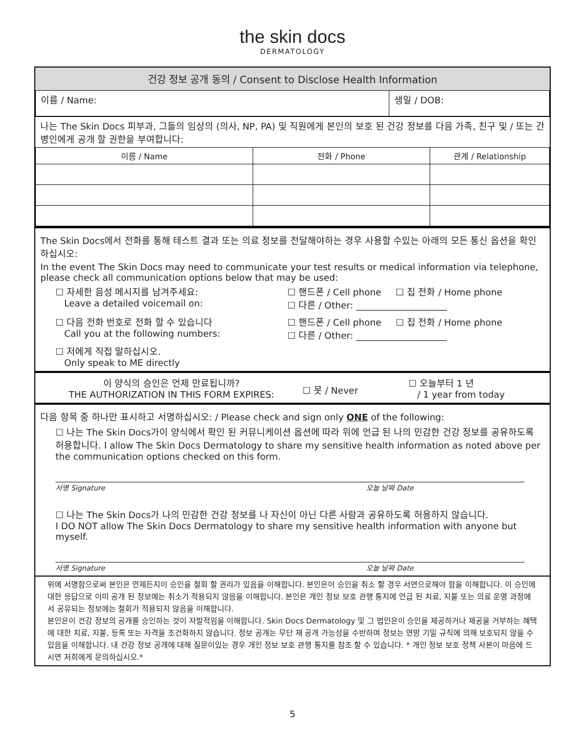the skin docs
DERMATOLOGY
건강 정보 공개 동의 / Consent to Disclose Health Information
| 이름 / Name: | 생일 / DOB: |
나는 The Skin Docs 피부과, 그들의 임상의 (의사, NP, PA) 및 직원에게 본인의 보호 된 건강 정보를 다음 가족, 친구 및 / 또는 간병인에게 공개 할 권한을 부여합니다:
| 이름 / Name | 전화 / Phone | 관계 / Relationship |
| --- | --- | --- |
The Skin Docs에서 전화를 통해 테스트 결과 또는 의료 정보를 전달해야하는 경우 사용할 수있는 아래의 모든 통신 옵션을 확인하십시오:
In the event The Skin Docs may need to communicate your test results or medical information via telephone, please check all communication options below that may be used:
☐ 자세한 음성 메시지를 남겨주세요:
Leave a detailed voicemail on:
☐ 핸드폰 / Cell phone ☐ 집 전화 / Home phone
☐ 다른 / Other: ____________________
☐ 다음 전화 번호로 전화 할 수 있습니다
Call you at the following numbers:
☐ 핸드폰 / Cell phone ☐ 집 전화 / Home phone
☐ 다른 / Other: ____________________
☐ 저에게 직접 말하십시오.
Only speak to ME directly
이 양식의 승인은 언제 만료됩니까?
THE AUTHORIZATION IN THIS FORM EXPIRES:
☐ 못 / Never
☐ 오늘부터 1 년
/ 1 year from today
다음 항목 중 하나만 표시하고 서명하십시오: / Please check and sign only ONE of the following:
☐ 나는 The Skin Docs가이 양식에서 확인 된 커뮤니케이션 옵션에 따라 위에 언급 된 나의 민감한 건강 정보를 공유하도록 허용합니다. I allow The Skin Docs Dermatology to share my sensitive health information as noted above per the communication options checked on this form.
서명 Signature 오늘 날짜 Date
☐ 나는 The Skin Docs가 나의 민감한 건강 정보를 나 자신이 아닌 다른 사람과 공유하도록 허용하지 않습니다.
I DO NOT allow The Skin Docs Dermatology to share my sensitive health information with anyone but myself.
서명 Signature 오늘 날짜 Date
위에 서명함으로써 본인은 언제든지이 승인을 철회 할 권리가 있음을 이해합니다. 본인은이 승인을 취소 할 경우 서면으로해야 함을 이해합니다. 이 승인에 대한 응답으로 이미 공개 된 정보에는 취소가 적용되지 않음을 이해합니다. 본인은 개인 정보 보호 관행 통지에 언급 된 치료, 지불 또는 의료 운영 과정에서 공유되는 정보에는 철회가 적용되지 않음을 이해합니다.
본인은이 건강 정보의 공개를 승인하는 것이 자발적임을 이해합니다. Skin Docs Dermatology 및 그 법인은이 승인을 제공하거나 제공을 거부하는 혜택에 대한 치료, 지불, 등록 또는 자격을 조건화하지 않습니다. 정보 공개는 무단 재 공개 가능성을 수반하며 정보는 연방 기밀 규칙에 의해 보호되지 않을 수 있음을 이해합니다. 내 건강 정보 공개에 대해 질문이있는 경우 개인 정보 보호 관행 통지를 참조 할 수 있습니다. * 개인 정보 보호 정책 사본이 마음에 드시면 저희에게 문의하십시오.*
5